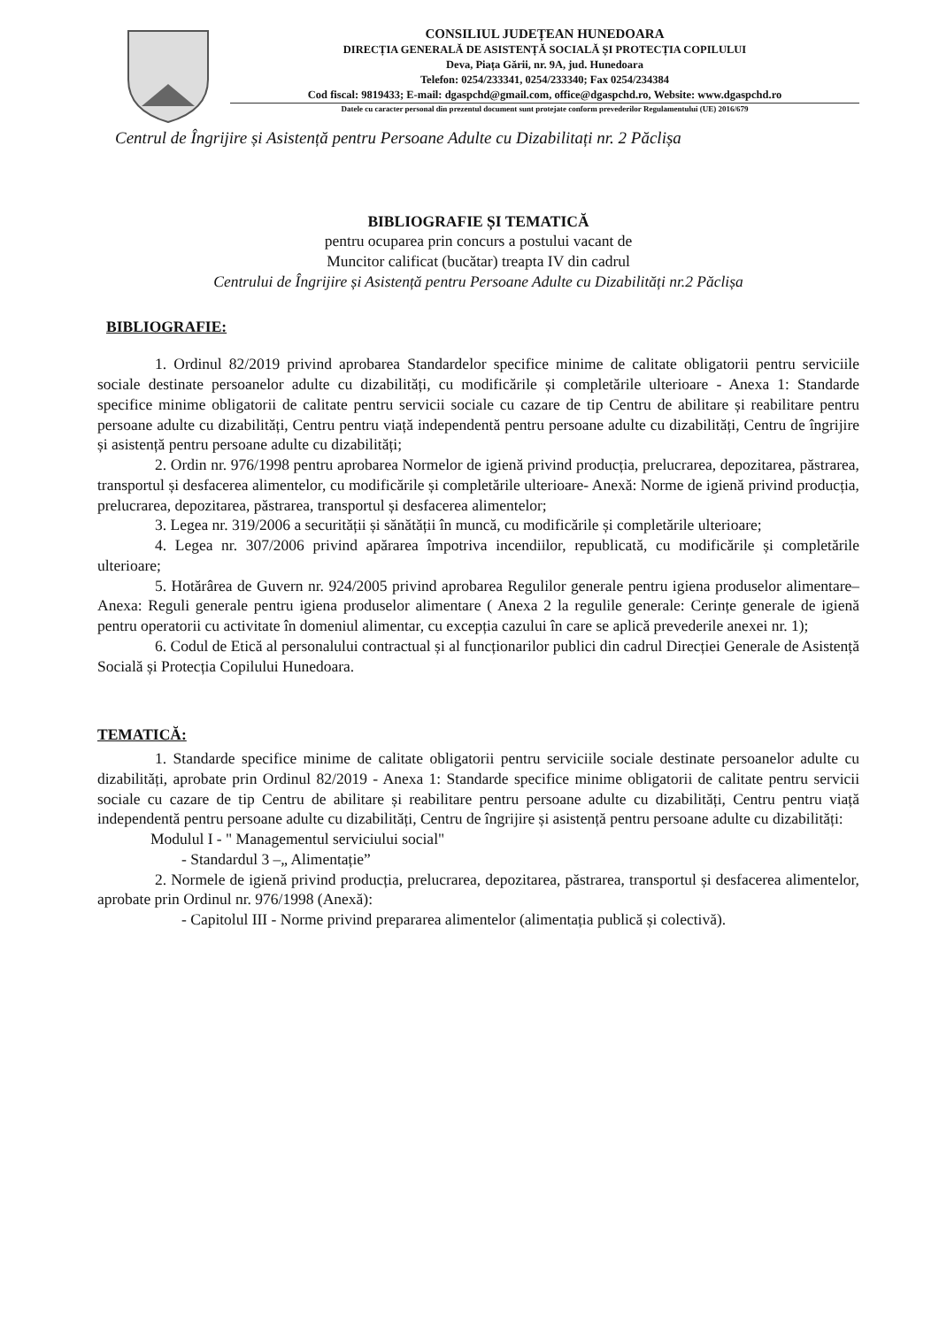CONSILIUL JUDEȚEAN HUNEDOARA
DIRECȚIA GENERALĂ DE ASISTENȚĂ SOCIALĂ ȘI PROTECȚIA COPILULUI
Deva, Piața Gării, nr. 9A, jud. Hunedoara
Telefon: 0254/233341, 0254/233340; Fax 0254/234384
Cod fiscal: 9819433; E-mail: dgaspchd@gmail.com, office@dgaspchd.ro, Website: www.dgaspchd.ro
Datele cu caracter personal din prezentul document sunt protejate conform prevederilor Regulamentului (UE) 2016/679
Centrul de Îngrijire și Asistență pentru Persoane Adulte cu Dizabilitați nr. 2 Păclișa
BIBLIOGRAFIE ȘI TEMATICĂ
pentru ocuparea prin concurs a postului vacant de
Muncitor calificat (bucătar) treapta IV din cadrul
Centrului de Îngrijire și Asistență pentru Persoane Adulte cu Dizabilități nr.2 Păclișa
BIBLIOGRAFIE:
1. Ordinul 82/2019 privind aprobarea Standardelor specifice minime de calitate obligatorii pentru serviciile sociale destinate persoanelor adulte cu dizabilități, cu modificările și completările ulterioare - Anexa 1: Standarde specifice minime obligatorii de calitate pentru servicii sociale cu cazare de tip Centru de abilitare și reabilitare pentru persoane adulte cu dizabilități, Centru pentru viață independentă pentru persoane adulte cu dizabilități, Centru de îngrijire și asistență pentru persoane adulte cu dizabilități;
2. Ordin nr. 976/1998 pentru aprobarea Normelor de igienă privind producția, prelucrarea, depozitarea, păstrarea, transportul și desfacerea alimentelor, cu modificările și completările ulterioare- Anexă: Norme de igienă privind producția, prelucrarea, depozitarea, păstrarea, transportul și desfacerea alimentelor;
3. Legea nr. 319/2006 a securității și sănătății în muncă, cu modificările și completările ulterioare;
4. Legea nr. 307/2006 privind apărarea împotriva incendiilor, republicată, cu modificările și completările ulterioare;
5. Hotărârea de Guvern nr. 924/2005 privind aprobarea Regulilor generale pentru igiena produselor alimentare– Anexa: Reguli generale pentru igiena produselor alimentare ( Anexa 2 la regulile generale: Cerințe generale de igienă pentru operatorii cu activitate în domeniul alimentar, cu excepția cazului în care se aplică prevederile anexei nr. 1);
6. Codul de Etică al personalului contractual și al funcționarilor publici din cadrul Direcției Generale de Asistență Socială și Protecția Copilului Hunedoara.
TEMATICĂ:
1. Standarde specifice minime de calitate obligatorii pentru serviciile sociale destinate persoanelor adulte cu dizabilități, aprobate prin Ordinul 82/2019 - Anexa 1: Standarde specifice minime obligatorii de calitate pentru servicii sociale cu cazare de tip Centru de abilitare și reabilitare pentru persoane adulte cu dizabilități, Centru pentru viață independentă pentru persoane adulte cu dizabilități, Centru de îngrijire și asistență pentru persoane adulte cu dizabilități:
Modulul I - " Managementul serviciului social"
- Standardul 3 –„ Alimentație”
2. Normele de igienă privind producția, prelucrarea, depozitarea, păstrarea, transportul și desfacerea alimentelor, aprobate prin Ordinul nr. 976/1998 (Anexă):
- Capitolul III - Norme privind prepararea alimentelor (alimentația publică și colectivă).